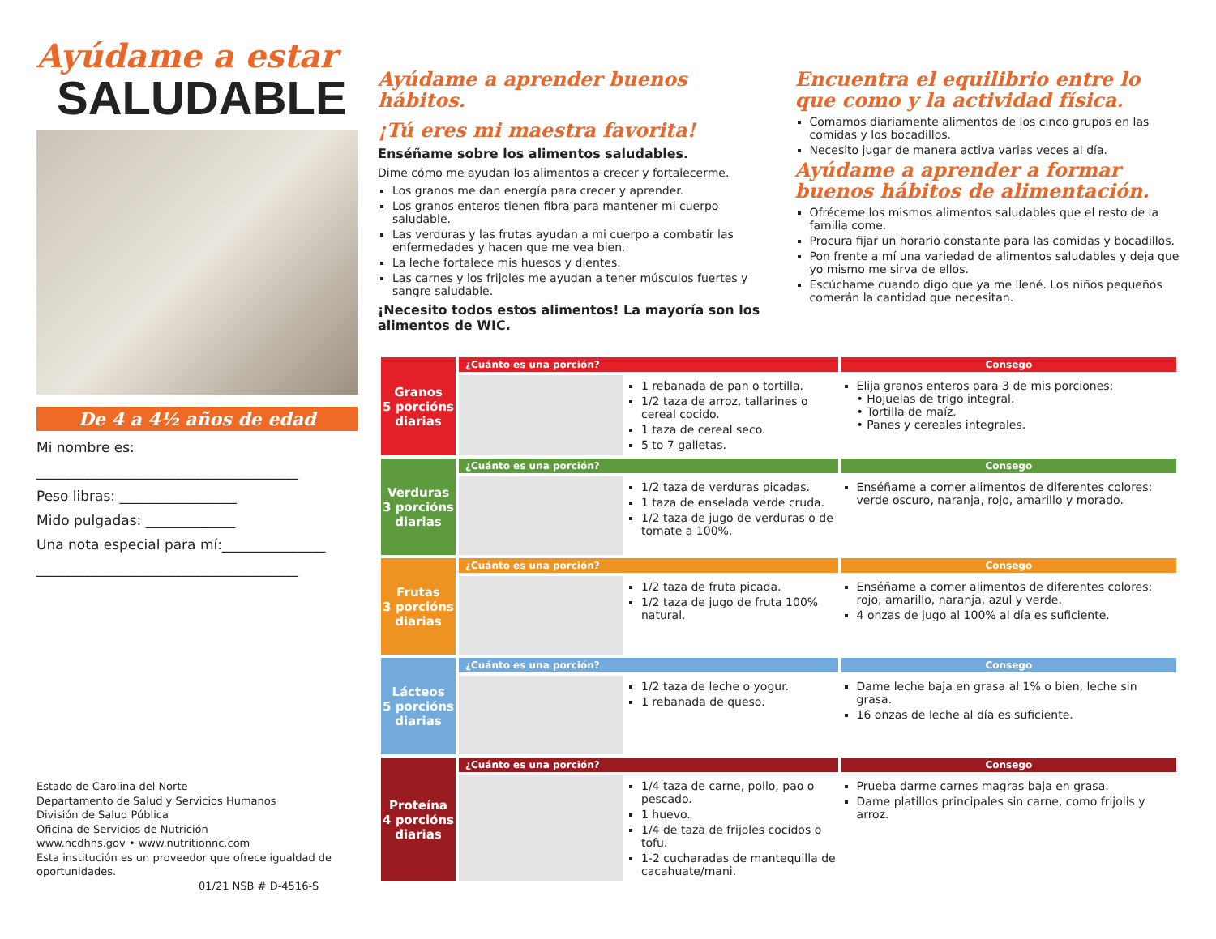Ayúdame a estar
SALUDABLE
De 4 a 4½ años de edad
Mi nombre es:
______________________________________
Peso libras: _________________
Mido pulgadas: _____________
Una nota especial para mí:_______________
______________________________________
Estado de Carolina del Norte
Departamento de Salud y Servicios Humanos
División de Salud Pública
Oficina de Servicios de Nutrición
www.ncdhhs.gov • www.nutritionnc.com
Esta institución es un proveedor que ofrece igualdad de oportunidades.
01/21 NSB # D-4516-S
Ayúdame a aprender buenos hábitos.
¡Tú eres mi maestra favorita!
Enséñame sobre los alimentos saludables.
Dime cómo me ayudan los alimentos a crecer y fortalecerme.
Los granos me dan energía para crecer y aprender.
Los granos enteros tienen fibra para mantener mi cuerpo saludable.
Las verduras y las frutas ayudan a mi cuerpo a combatir las enfermedades y hacen que me vea bien.
La leche fortalece mis huesos y dientes.
Las carnes y los frijoles me ayudan a tener músculos fuertes y sangre saludable.
¡Necesito todos estos alimentos! La mayoría son los alimentos de WIC.
Encuentra el equilibrio entre lo que como y la actividad física.
Comamos diariamente alimentos de los cinco grupos en las comidas y los bocadillos.
Necesito jugar de manera activa varias veces al día.
Ayúdame a aprender a formar buenos hábitos de alimentación.
Ofréceme los mismos alimentos saludables que el resto de la familia come.
Procura fijar un horario constante para las comidas y bocadillos.
Pon frente a mí una variedad de alimentos saludables y deja que yo mismo me sirva de ellos.
Escúchame cuando digo que ya me llené. Los niños pequeños comerán la cantidad que necesitan.
| Granos 5 porcións diarias | ¿Cuánto es una porción? | | Consego |
| | | 1 rebanada de pan o tortilla. 1/2 taza de arroz, tallarines o cereal cocido. 1 taza de cereal seco. 5 to 7 galletas. | Elija granos enteros para 3 de mis porciones: • Hojuelas de trigo integral. • Tortilla de maíz. • Panes y cereales integrales. |
| Verduras 3 porcións diarias | ¿Cuánto es una porción? | | Consego |
| | | 1/2 taza de verduras picadas. 1 taza de enselada verde cruda. 1/2 taza de jugo de verduras o de tomate a 100%. | Enséñame a comer alimentos de diferentes colores: verde oscuro, naranja, rojo, amarillo y morado. |
| Frutas 3 porcións diarias | ¿Cuánto es una porción? | | Consego |
| | | 1/2 taza de fruta picada. 1/2 taza de jugo de fruta 100% natural. | Enséñame a comer alimentos de diferentes colores: rojo, amarillo, naranja, azul y verde. 4 onzas de jugo al 100% al día es suficiente. |
| Lácteos 5 porcións diarias | ¿Cuánto es una porción? | | Consego |
| | | 1/2 taza de leche o yogur. 1 rebanada de queso. | Dame leche baja en grasa al 1% o bien, leche sin grasa. 16 onzas de leche al día es suficiente. |
| Proteína 4 porcións diarias | ¿Cuánto es una porción? | | Consego |
| | | 1/4 taza de carne, pollo, pao o pescado. 1 huevo. 1/4 de taza de frijoles cocidos o tofu. 1-2 cucharadas de mantequilla de cacahuate/mani. | Prueba darme carnes magras baja en grasa. Dame platillos principales sin carne, como frijolis y arroz. |